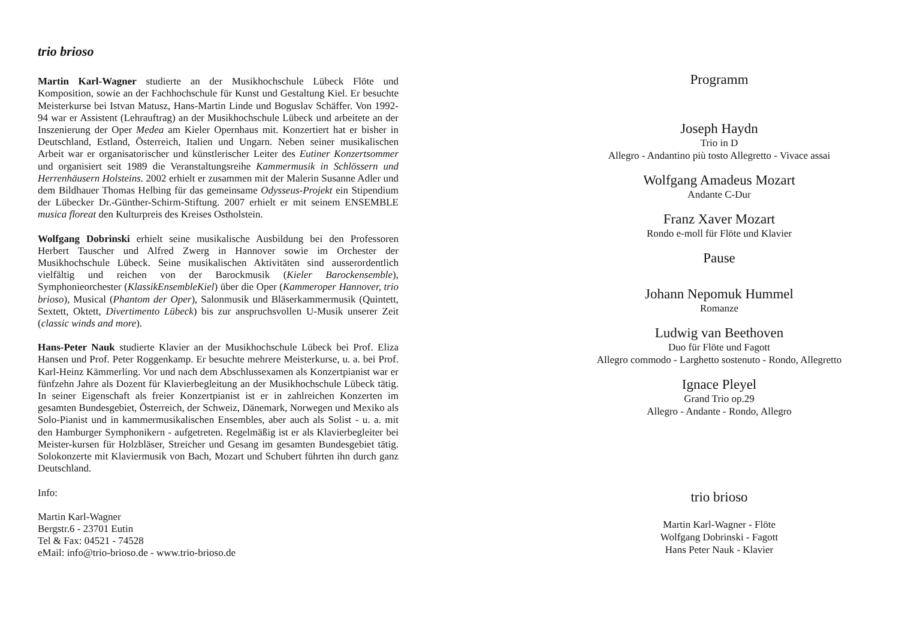trio brioso
Martin Karl-Wagner studierte an der Musikhochschule Lübeck Flöte und Komposition, sowie an der Fachhochschule für Kunst und Gestaltung Kiel. Er besuchte Meisterkurse bei Istvan Matusz, Hans-Martin Linde und Boguslav Schäffer. Von 1992-94 war er Assistent (Lehrauftrag) an der Musikhochschule Lübeck und arbeitete an der Inszenierung der Oper Medea am Kieler Opernhaus mit. Konzertiert hat er bisher in Deutschland, Estland, Österreich, Italien und Ungarn. Neben seiner musikalischen Arbeit war er organisatorischer und künstlerischer Leiter des Eutiner Konzertsommer und organisiert seit 1989 die Veranstaltungsreihe Kammermusik in Schlössern und Herrenhäusern Holsteins. 2002 erhielt er zusammen mit der Malerin Susanne Adler und dem Bildhauer Thomas Helbing für das gemeinsame Odysseus-Projekt ein Stipendium der Lübecker Dr.-Günther-Schirm-Stiftung. 2007 erhielt er mit seinem ENSEMBLE musica floreat den Kulturpreis des Kreises Ostholstein.
Wolfgang Dobrinski erhielt seine musikalische Ausbildung bei den Professoren Herbert Tauscher und Alfred Zwerg in Hannover sowie im Orchester der Musikhochschule Lübeck. Seine musikalischen Aktivitäten sind ausserordentlich vielfältig und reichen von der Barockmusik (Kieler Barockensemble), Symphonieorchester (KlassikEnsembleKiel) über die Oper (Kammeroper Hannover, trio brioso), Musical (Phantom der Oper), Salonmusik und Bläserkammermusik (Quintett, Sextett, Oktett, Divertimento Lübeck) bis zur anspruchsvollen U-Musik unserer Zeit (classic winds and more).
Hans-Peter Nauk studierte Klavier an der Musikhochschule Lübeck bei Prof. Eliza Hansen und Prof. Peter Roggenkamp. Er besuchte mehrere Meisterkurse, u. a. bei Prof. Karl-Heinz Kämmerling. Vor und nach dem Abschlussexamen als Konzertpianist war er fünfzehn Jahre als Dozent für Klavierbegleitung an der Musikhochschule Lübeck tätig. In seiner Eigenschaft als freier Konzertpianist ist er in zahlreichen Konzerten im gesamten Bundesgebiet, Österreich, der Schweiz, Dänemark, Norwegen und Mexiko als Solo-Pianist und in kammermusikalischen Ensembles, aber auch als Solist - u. a. mit den Hamburger Symphonikern - aufgetreten. Regelmäßig ist er als Klavierbegleiter bei Meister-kursen für Holzbläser, Streicher und Gesang im gesamten Bundesgebiet tätig. Solokonzerte mit Klaviermusik von Bach, Mozart und Schubert führten ihn durch ganz Deutschland.
Info:
Martin Karl-Wagner
Bergstr.6 - 23701 Eutin
Tel & Fax: 04521 - 74528
eMail: info@trio-brioso.de - www.trio-brioso.de
Programm
Joseph Haydn
Trio in D
Allegro - Andantino più tosto Allegretto - Vivace assai
Wolfgang Amadeus Mozart
Andante C-Dur
Franz Xaver Mozart
Rondo e-moll für Flöte und Klavier
Pause
Johann Nepomuk Hummel
Romanze
Ludwig van Beethoven
Duo für Flöte und Fagott
Allegro commodo - Larghetto sostenuto - Rondo, Allegretto
Ignace Pleyel
Grand Trio op.29
Allegro - Andante - Rondo, Allegro
trio brioso
Martin Karl-Wagner - Flöte
Wolfgang Dobrinski - Fagott
Hans Peter Nauk - Klavier